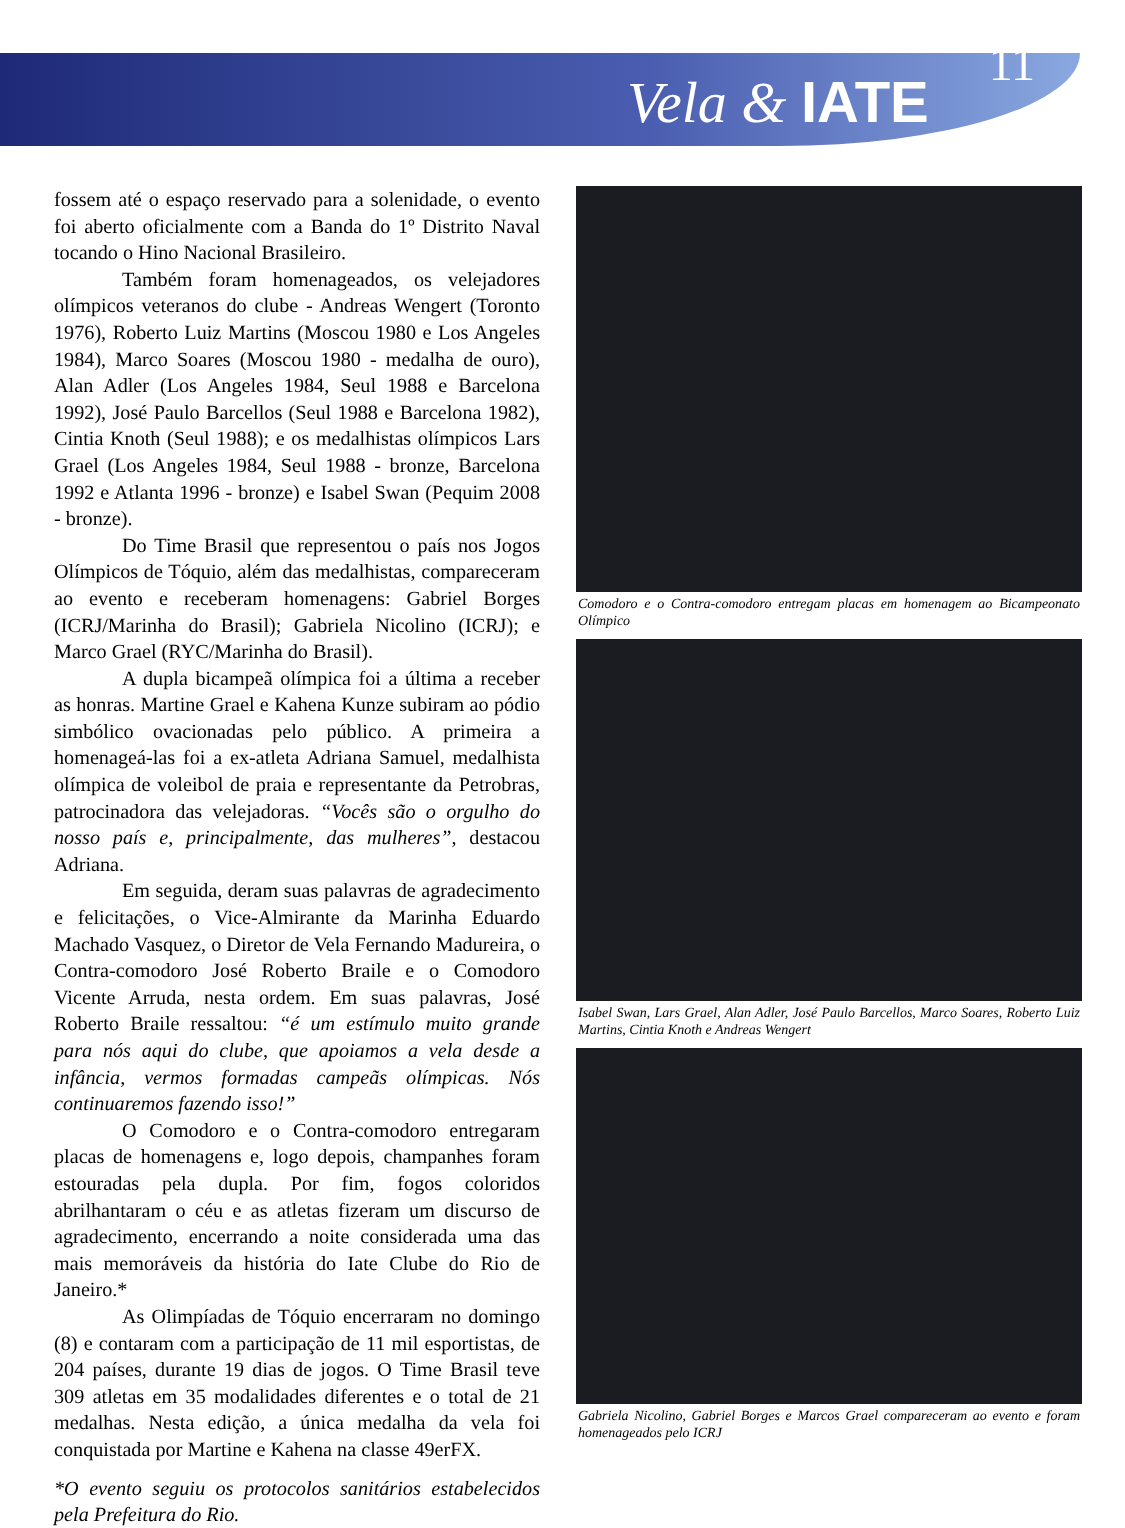Vela & IATE
11
fossem até o espaço reservado para a solenidade, o evento foi aberto oficialmente com a Banda do 1º Distrito Naval tocando o Hino Nacional Brasileiro.
Também foram homenageados, os velejadores olímpicos veteranos do clube - Andreas Wengert (Toronto 1976), Roberto Luiz Martins (Moscou 1980 e Los Angeles 1984), Marco Soares (Moscou 1980 - medalha de ouro), Alan Adler (Los Angeles 1984, Seul 1988 e Barcelona 1992), José Paulo Barcellos (Seul 1988 e Barcelona 1982), Cintia Knoth (Seul 1988); e os medalhistas olímpicos Lars Grael (Los Angeles 1984, Seul 1988 - bronze, Barcelona 1992 e Atlanta 1996 - bronze) e Isabel Swan (Pequim 2008 - bronze).
Do Time Brasil que representou o país nos Jogos Olímpicos de Tóquio, além das medalhistas, compareceram ao evento e receberam homenagens: Gabriel Borges (ICRJ/Marinha do Brasil); Gabriela Nicolino (ICRJ); e Marco Grael (RYC/Marinha do Brasil).
A dupla bicampeã olímpica foi a última a receber as honras. Martine Grael e Kahena Kunze subiram ao pódio simbólico ovacionadas pelo público. A primeira a homenageá-las foi a ex-atleta Adriana Samuel, medalhista olímpica de voleibol de praia e representante da Petrobras, patrocinadora das velejadoras. “Vocês são o orgulho do nosso país e, principalmente, das mulheres”, destacou Adriana.
Em seguida, deram suas palavras de agradecimento e felicitações, o Vice-Almirante da Marinha Eduardo Machado Vasquez, o Diretor de Vela Fernando Madureira, o Contra-comodoro José Roberto Braile e o Comodoro Vicente Arruda, nesta ordem. Em suas palavras, José Roberto Braile ressaltou: “é um estímulo muito grande para nós aqui do clube, que apoiamos a vela desde a infância, vermos formadas campeãs olímpicas. Nós continuaremos fazendo isso!”
O Comodoro e o Contra-comodoro entregaram placas de homenagens e, logo depois, champanhes foram estouradas pela dupla. Por fim, fogos coloridos abrilhantaram o céu e as atletas fizeram um discurso de agradecimento, encerrando a noite considerada uma das mais memoráveis da história do Iate Clube do Rio de Janeiro.*
As Olimpíadas de Tóquio encerraram no domingo (8) e contaram com a participação de 11 mil esportistas, de 204 países, durante 19 dias de jogos. O Time Brasil teve 309 atletas em 35 modalidades diferentes e o total de 21 medalhas. Nesta edição, a única medalha da vela foi conquistada por Martine e Kahena na classe 49erFX.
*O evento seguiu os protocolos sanitários estabelecidos pela Prefeitura do Rio.
Comodoro e o Contra-comodoro entregam placas em homenagem ao Bicampeonato Olímpico
Isabel Swan, Lars Grael, Alan Adler, José Paulo Barcellos, Marco Soares, Roberto Luiz Martins, Cintia Knoth e Andreas Wengert
Gabriela Nicolino, Gabriel Borges e Marcos Grael compareceram ao evento e foram homenageados pelo ICRJ